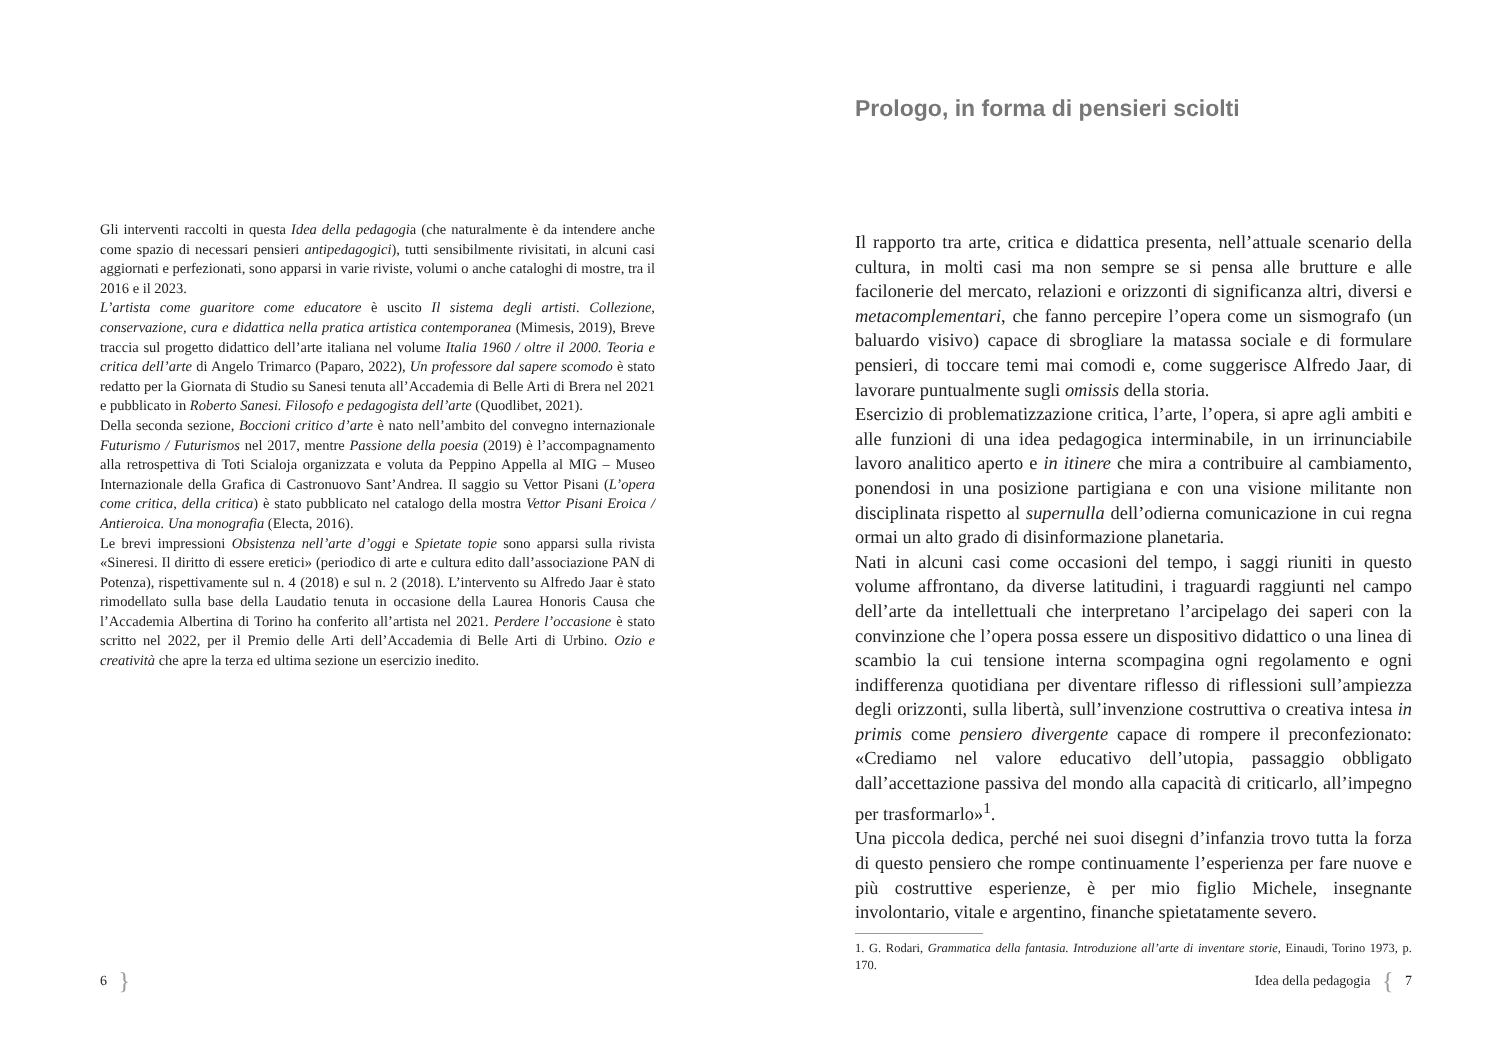Gli interventi raccolti in questa Idea della pedagogia (che naturalmente è da intendere anche come spazio di necessari pensieri antipedagogici), tutti sensibilmente rivisitati, in alcuni casi aggiornati e perfezionati, sono apparsi in varie riviste, volumi o anche cataloghi di mostre, tra il 2016 e il 2023.
L’artista come guaritore come educatore è uscito Il sistema degli artisti. Collezione, conservazione, cura e didattica nella pratica artistica contemporanea (Mimesis, 2019), Breve traccia sul progetto didattico dell’arte italiana nel volume Italia 1960 / oltre il 2000. Teoria e critica dell’arte di Angelo Trimarco (Paparo, 2022), Un professore dal sapere scomodo è stato redatto per la Giornata di Studio su Sanesi tenuta all’Accademia di Belle Arti di Brera nel 2021 e pubblicato in Roberto Sanesi. Filosofo e pedagogista dell’arte (Quodlibet, 2021).
Della seconda sezione, Boccioni critico d’arte è nato nell’ambito del convegno internazionale Futurismo / Futurismos nel 2017, mentre Passione della poesia (2019) è l’accompagnamento alla retrospettiva di Toti Scialoja organizzata e voluta da Peppino Appella al MIG – Museo Internazionale della Grafica di Castronuovo Sant’Andrea. Il saggio su Vettor Pisani (L’opera come critica, della critica) è stato pubblicato nel catalogo della mostra Vettor Pisani Eroica / Antieroica. Una monografia (Electa, 2016).
Le brevi impressioni Obsistenza nell’arte d’oggi e Spietate topie sono apparsi sulla rivista «Sineresi. Il diritto di essere eretici» (periodico di arte e cultura edito dall’associazione PAN di Potenza), rispettivamente sul n. 4 (2018) e sul n. 2 (2018). L’intervento su Alfredo Jaar è stato rimodellato sulla base della Laudatio tenuta in occasione della Laurea Honoris Causa che l’Accademia Albertina di Torino ha conferito all’artista nel 2021. Perdere l’occasione è stato scritto nel 2022, per il Premio delle Arti dell’Accademia di Belle Arti di Urbino. Ozio e creatività che apre la terza ed ultima sezione un esercizio inedito.
6 }
Prologo, in forma di pensieri sciolti
Il rapporto tra arte, critica e didattica presenta, nell’attuale scenario della cultura, in molti casi ma non sempre se si pensa alle brutture e alle facilonerie del mercato, relazioni e orizzonti di significanza altri, diversi e metacomplementari, che fanno percepire l’opera come un sismografo (un baluardo visivo) capace di sbrogliare la matassa sociale e di formulare pensieri, di toccare temi mai comodi e, come suggerisce Alfredo Jaar, di lavorare puntualmente sugli omissis della storia.
Esercizio di problematizzazione critica, l’arte, l’opera, si apre agli ambiti e alle funzioni di una idea pedagogica interminabile, in un irrinunciabile lavoro analitico aperto e in itinere che mira a contribuire al cambiamento, ponendosi in una posizione partigiana e con una visione militante non disciplinata rispetto al supernulla dell’odierna comunicazione in cui regna ormai un alto grado di disinformazione planetaria.
Nati in alcuni casi come occasioni del tempo, i saggi riuniti in questo volume affrontano, da diverse latitudini, i traguardi raggiunti nel campo dell’arte da intellettuali che interpretano l’arcipelago dei saperi con la convinzione che l’opera possa essere un dispositivo didattico o una linea di scambio la cui tensione interna scompagina ogni regolamento e ogni indifferenza quotidiana per diventare riflesso di riflessioni sull’ampiezza degli orizzonti, sulla libertà, sull’invenzione costruttiva o creativa intesa in primis come pensiero divergente capace di rompere il preconfezionato: «Crediamo nel valore educativo dell’utopia, passaggio obbligato dall’accettazione passiva del mondo alla capacità di criticarlo, all’impegno per trasformarlo»<sup>1</sup>.
Una piccola dedica, perché nei suoi disegni d’infanzia trovo tutta la forza di questo pensiero che rompe continuamente l’esperienza per fare nuove e più costruttive esperienze, è per mio figlio Michele, insegnante involontario, vitale e argentino, finanche spietatamente severo.
1. G. Rodari, Grammatica della fantasia. Introduzione all’arte di inventare storie, Einaudi, Torino 1973, p. 170.
Idea della pedagogia { 7